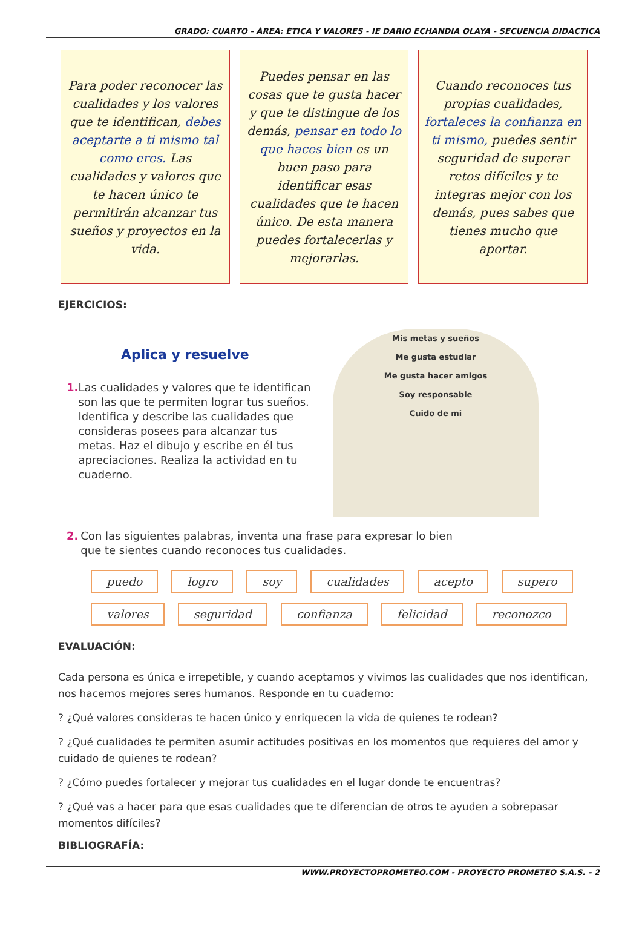GRADO: CUARTO - ÁREA: ÉTICA Y VALORES - IE DARIO ECHANDIA OLAYA - SECUENCIA DIDACTICA
Para poder reconocer las cualidades y los valores que te identifican, debes aceptarte a ti mismo tal como eres. Las cualidades y valores que te hacen único te permitirán alcanzar tus sueños y proyectos en la vida.
Puedes pensar en las cosas que te gusta hacer y que te distingue de los demás, pensar en todo lo que haces bien es un buen paso para identificar esas cualidades que te hacen único. De esta manera puedes fortalecerlas y mejorarlas.
Cuando reconoces tus propias cualidades, fortaleces la confianza en ti mismo, puedes sentir seguridad de superar retos difíciles y te integras mejor con los demás, pues sabes que tienes mucho que aportar.
EJERCICIOS:
Aplica y resuelve
1. Las cualidades y valores que te identifican son las que te permiten lograr tus sueños. Identifica y describe las cualidades que consideras posees para alcanzar tus metas. Haz el dibujo y escribe en él tus apreciaciones. Realiza la actividad en tu cuaderno.
Mis metas y sueños
Me gusta estudiar
Me gusta hacer amigos
Soy responsable
Cuido de mi
2. Con las siguientes palabras, inventa una frase para expresar lo bien que te sientes cuando reconoces tus cualidades.
puedo logro soy cualidades acepto supero valores seguridad confianza felicidad reconozco
EVALUACIÓN:
Cada persona es única e irrepetible, y cuando aceptamos y vivimos las cualidades que nos identifican, nos hacemos mejores seres humanos. Responde en tu cuaderno:
? ¿Qué valores consideras te hacen único y enriquecen la vida de quienes te rodean?
? ¿Qué cualidades te permiten asumir actitudes positivas en los momentos que requieres del amor y cuidado de quienes te rodean?
? ¿Cómo puedes fortalecer y mejorar tus cualidades en el lugar donde te encuentras?
? ¿Qué vas a hacer para que esas cualidades que te diferencian de otros te ayuden a sobrepasar momentos difíciles?
BIBLIOGRAFÍA:
WWW.PROYECTOPROMETEO.COM - PROYECTO PROMETEO S.A.S. - 2